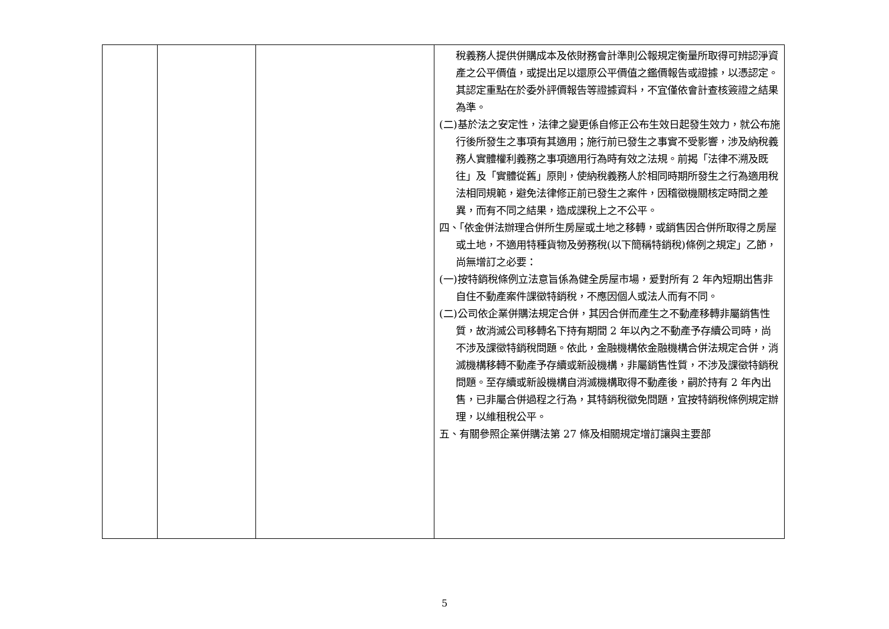| | | | 稅義務人提供併購成本及依財務會計準則公報規定衡量所取得可辨認淨資產之公平價值，或提出足以還原公平價值之鑑價報告或證據，以憑認定。其認定重點在於委外評價報告等證據資料，不宜僅依會計查核簽證之結果為準。 (二)基於法之安定性，法律之變更係自修正公布生效日起發生效力，就公布施行後所發生之事項有其適用；施行前已發生之事實不受影響，涉及納稅義務人實體權利義務之事項適用行為時有效之法規。前揭「法律不溯及既往」及「實體從舊」原則，使納稅義務人於相同時期所發生之行為適用稅法相同規範，避免法律修正前已發生之案件，因稽徵機關核定時間之差異，而有不同之結果，造成課稅上之不公平。 四、「依金併法辦理合併所生房屋或土地之移轉，或銷售因合併所取得之房屋或土地，不適用特種貨物及勞務稅(以下簡稱特銷稅)條例之規定」乙節，尚無增訂之必要： (一)按特銷稅條例立法意旨係為健全房屋市場，爰對所有 2 年內短期出售非自住不動產案件課徵特銷稅，不應因個人或法人而有不同。 (二)公司依企業併購法規定合併，其因合併而產生之不動產移轉非屬銷售性質，故消滅公司移轉名下持有期間 2 年以內之不動產予存續公司時，尚不涉及課徵特銷稅問題。依此，金融機構依金融機構合併法規定合併，消滅機構移轉不動產予存續或新設機構，非屬銷售性質，不涉及課徵特銷稅問題。至存續或新設機構自消滅機構取得不動產後，嗣於持有 2 年內出售，已非屬合併過程之行為，其特銷稅徵免問題，宜按特銷稅條例規定辦理，以維租稅公平。 五、有關參照企業併購法第 27 條及相關規定增訂讓與主要部 |
5